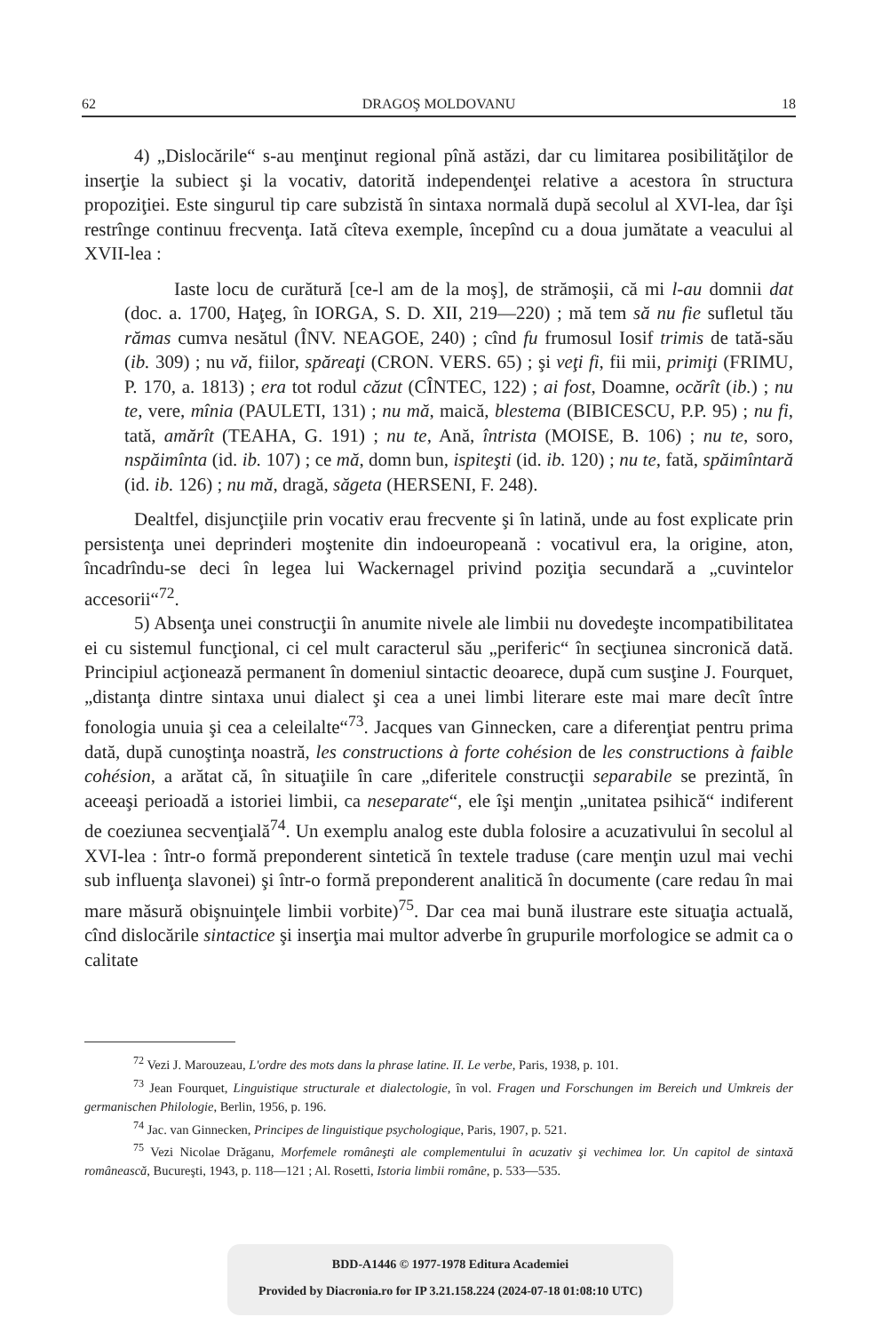62 DRAGOŞ MOLDOVANU 18
4) „Dislocările“ s-au menţinut regional pînă astăzi, dar cu limitarea posibilităţilor de inserţie la subiect şi la vocativ, datorită independenţei relative a acestora în structura propoziţiei. Este singurul tip care subzistă în sintaxa normală după secolul al XVI-lea, dar îşi restrînge continuu frecvenţa. Iată cîteva exemple, începînd cu a doua jumătate a veacului al XVII-lea :
Iaste locu de curătură [ce-l am de la moş], de strămoşii, că mi l-au domnii dat (doc. a. 1700, Haţeg, în IORGA, S. D. XII, 219—220) ; mă tem să nu fie sufletul tău rămas cumva nesătul (ÎNV. NEAGOE, 240) ; cînd fu frumosul Iosif trimis de tată-său (ib. 309) ; nu vă, fiilor, spăreaţi (CRON. VERS. 65) ; şi veţi fi, fii mii, primiţi (FRIMU, P. 170, a. 1813) ; era tot rodul căzut (CÎNTEC, 122) ; ai fost, Doamne, ocărît (ib.) ; nu te, vere, mînia (PAULETI, 131) ; nu mă, maică, blestema (BIBICESCU, P.P. 95) ; nu fi, tată, amărît (TEAHA, G. 191) ; nu te, Ană, întrista (MOISE, B. 106) ; nu te, soro, nspăimînta (id. ib. 107) ; ce mă, domn bun, ispiteşti (id. ib. 120) ; nu te, fată, spăimîntară (id. ib. 126) ; nu mă, dragă, săgeta (HERSENI, F. 248).
Dealtfel, disjuncţiile prin vocativ erau frecvente şi în latină, unde au fost explicate prin persistenţa unei deprinderi moştenite din indoeuropeană : vocativul era, la origine, aton, încadrîndu-se deci în legea lui Wackernagel privind poziţia secundară a „cuvintelor accesorii“<sup>72</sup>.
5) Absenţa unei construcţii în anumite nivele ale limbii nu dovedeşte incompatibilitatea ei cu sistemul funcţional, ci cel mult caracterul său „periferic“ în secţiunea sincronică dată. Principiul acţionează permanent în domeniul sintactic deoarece, după cum susţine J. Fourquet, „distanţa dintre sintaxa unui dialect şi cea a unei limbi literare este mai mare decît între fonologia unuia şi cea a celeilalte“<sup>73</sup>. Jacques van Ginnecken, care a diferenţiat pentru prima dată, după cunoştinţa noastră, les constructions à forte cohésion de les constructions à faible cohésion, a arătat că, în situaţiile în care „diferitele construcţii separabile se prezintă, în aceeaşi perioadă a istoriei limbii, ca neseparate“, ele îşi menţin „unitatea psihică“ indiferent de coeziunea secvenţială<sup>74</sup>. Un exemplu analog este dubla folosire a acuzativului în secolul al XVI-lea : într-o formă preponderent sintetică în textele traduse (care menţin uzul mai vechi sub influenţa slavonei) şi într-o formă preponderent analitică în documente (care redau în mai mare măsură obişnuinţele limbii vorbite)<sup>75</sup>. Dar cea mai bună ilustrare este situaţia actuală, cînd dislocările sintactice şi inserţia mai multor adverbe în grupurile morfologice se admit ca o calitate
<sup>72</sup> Vezi J. Marouzeau, L'ordre des mots dans la phrase latine. II. Le verbe, Paris, 1938, p. 101.
<sup>73</sup> Jean Fourquet, Linguistique structurale et dialectologie, în vol. Fragen und Forschungen im Bereich und Umkreis der germanischen Philologie, Berlin, 1956, p. 196.
<sup>74</sup> Jac. van Ginnecken, Principes de linguistique psychologique, Paris, 1907, p. 521.
<sup>75</sup> Vezi Nicolae Drăganu, Morfemele româneşti ale complementului în acuzativ şi vechimea lor. Un capitol de sintaxă românească, Bucureşti, 1943, p. 118—121 ; Al. Rosetti, Istoria limbii române, p. 533—535.
BDD-A1446 © 1977-1978 Editura Academiei
Provided by Diacronia.ro for IP 3.21.158.224 (2024-07-18 01:08:10 UTC)